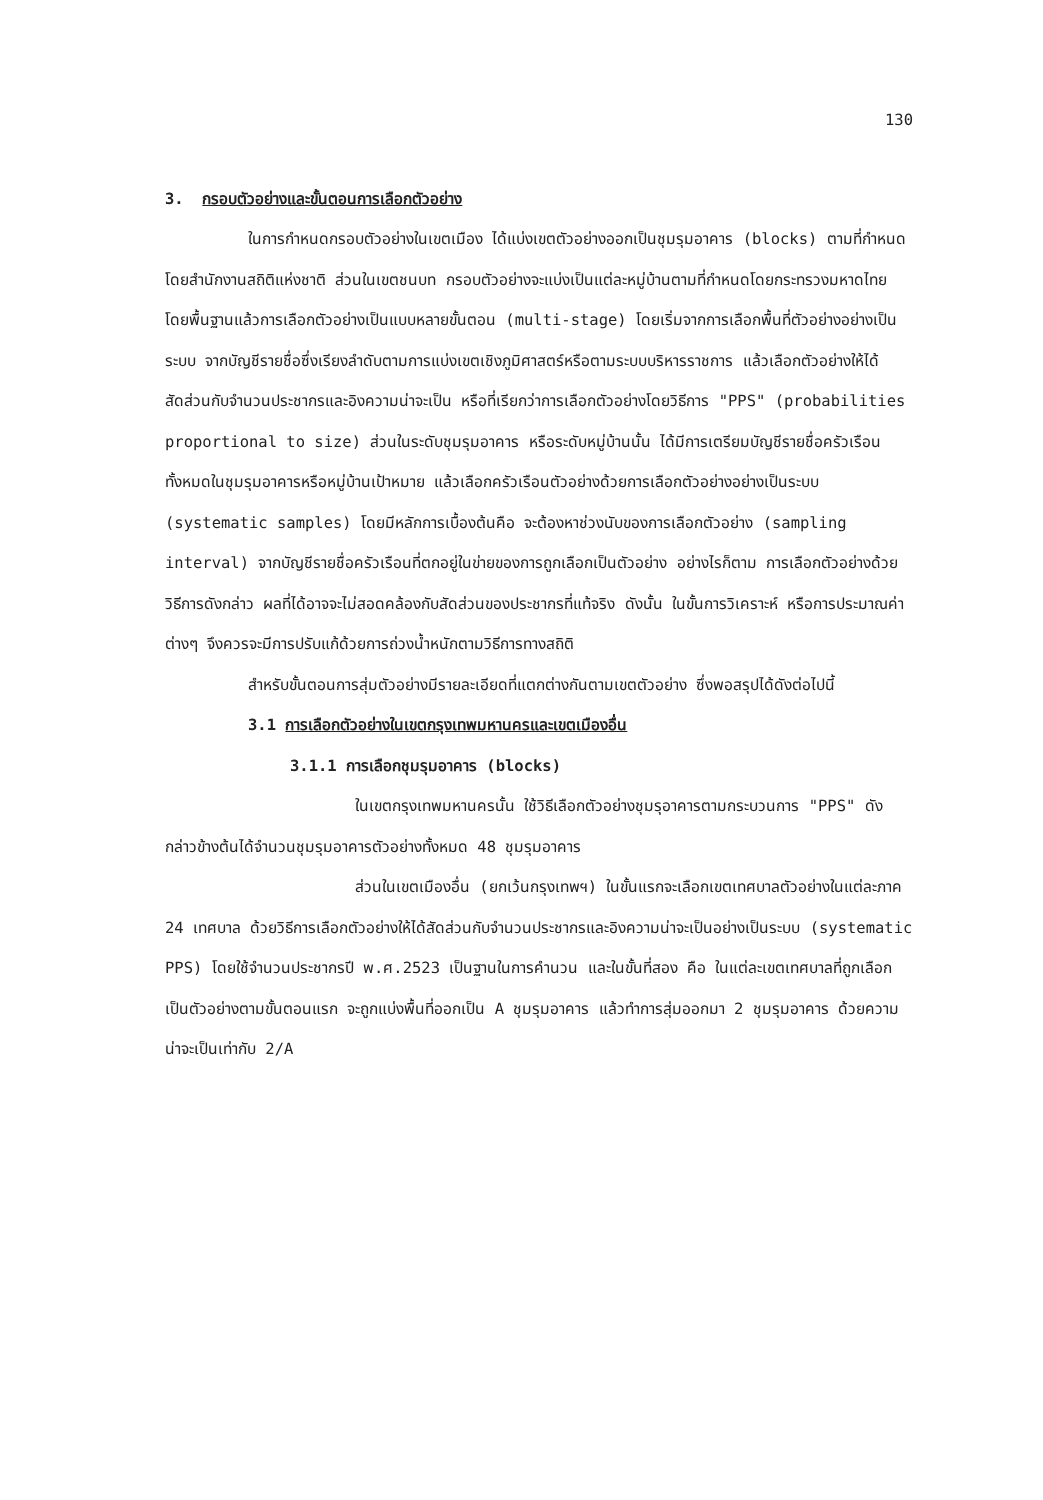130
3. กรอบตัวอย่างและขั้นตอนการเลือกตัวอย่าง
ในการกำหนดกรอบตัวอย่างในเขตเมือง ได้แบ่งเขตตัวอย่างออกเป็นชุมรุมอาคาร (blocks) ตามที่กำหนดโดยสำนักงานสถิติแห่งชาติ ส่วนในเขตชนบท กรอบตัวอย่างจะแบ่งเป็นแต่ละหมู่บ้านตามที่กำหนดโดยกระทรวงมหาดไทย โดยพื้นฐานแล้วการเลือกตัวอย่างเป็นแบบหลายขั้นตอน (multi-stage) โดยเริ่มจากการเลือกพื้นที่ตัวอย่างอย่างเป็นระบบ จากบัญชีรายชื่อซึ่งเรียงลำดับตามการแบ่งเขตเชิงภูมิศาสตร์หรือตามระบบบริหารราชการ แล้วเลือกตัวอย่างให้ได้สัดส่วนกับจำนวนประชากรและอิงความน่าจะเป็น หรือที่เรียกว่าการเลือกตัวอย่างโดยวิธีการ "PPS" (probabilities proportional to size) ส่วนในระดับชุมรุมอาคาร หรือระดับหมู่บ้านนั้น ได้มีการเตรียมบัญชีรายชื่อครัวเรือนทั้งหมดในชุมรุมอาคารหรือหมู่บ้านเป้าหมาย แล้วเลือกครัวเรือนตัวอย่างด้วยการเลือกตัวอย่างอย่างเป็นระบบ (systematic samples) โดยมีหลักการเบื้องต้นคือ จะต้องหาช่วงนับของการเลือกตัวอย่าง (sampling interval) จากบัญชีรายชื่อครัวเรือนที่ตกอยู่ในข่ายของการถูกเลือกเป็นตัวอย่าง อย่างไรก็ตาม การเลือกตัวอย่างด้วยวิธีการดังกล่าว ผลที่ได้อาจจะไม่สอดคล้องกับสัดส่วนของประชากรที่แท้จริง ดังนั้น ในขั้นการวิเคราะห์ หรือการประมาณค่าต่างๆ จึงควรจะมีการปรับแก้ด้วยการถ่วงน้ำหนักตามวิธีการทางสถิติ
สำหรับขั้นตอนการสุ่มตัวอย่างมีรายละเอียดที่แตกต่างกันตามเขตตัวอย่าง ซึ่งพอสรุปได้ดังต่อไปนี้
3.1 การเลือกตัวอย่างในเขตกรุงเทพมหานครและเขตเมืองอื่น
3.1.1 การเลือกชุมรุมอาคาร (blocks)
ในเขตกรุงเทพมหานครนั้น ใช้วิธีเลือกตัวอย่างชุมรุอาคารตามกระบวนการ "PPS" ดังกล่าวข้างต้นได้จำนวนชุมรุมอาคารตัวอย่างทั้งหมด 48 ชุมรุมอาคาร
ส่วนในเขตเมืองอื่น (ยกเว้นกรุงเทพฯ) ในขั้นแรกจะเลือกเขตเทศบาลตัวอย่างในแต่ละภาค 24 เทศบาล ด้วยวิธีการเลือกตัวอย่างให้ได้สัดส่วนกับจำนวนประชากรและอิงความน่าจะเป็นอย่างเป็นระบบ (systematic PPS) โดยใช้จำนวนประชากรปี พ.ศ.2523 เป็นฐานในการคำนวน และในขั้นที่สอง คือ ในแต่ละเขตเทศบาลที่ถูกเลือกเป็นตัวอย่างตามขั้นตอนแรก จะถูกแบ่งพื้นที่ออกเป็น A ชุมรุมอาคาร แล้วทำการสุ่มออกมา 2 ชุมรุมอาคาร ด้วยความน่าจะเป็นเท่ากับ 2/A